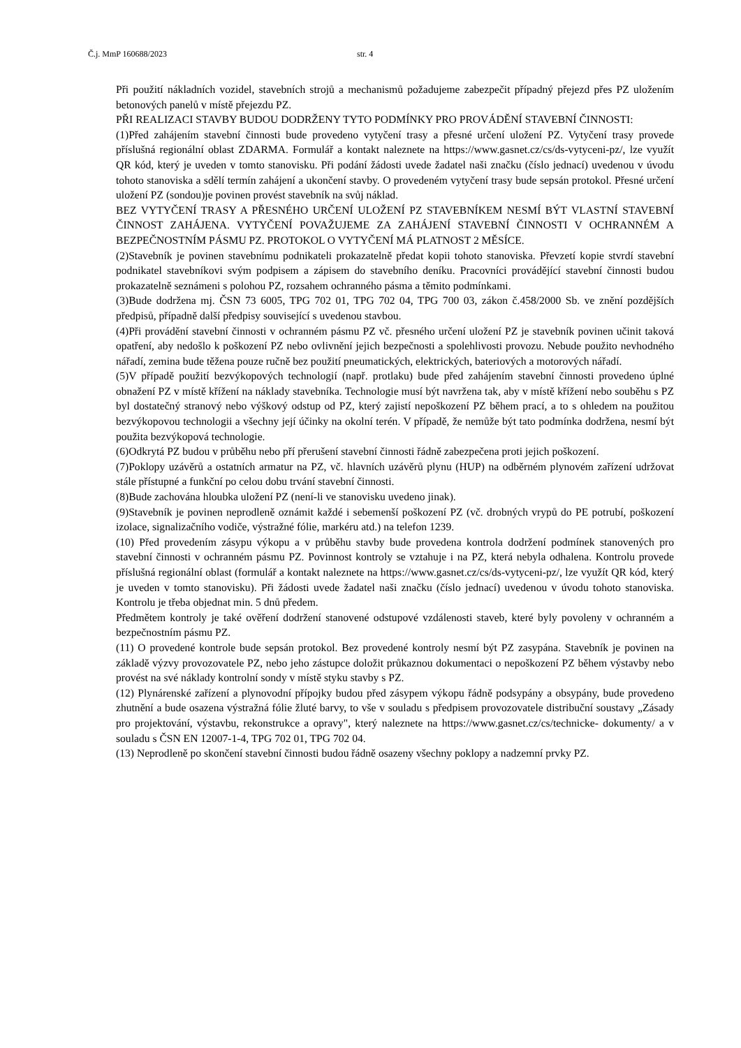Č.j. MmP 160688/2023 str. 4
Při použití nákladních vozidel, stavebních strojů a mechanismů požadujeme zabezpečit případný přejezd přes PZ uložením betonových panelů v místě přejezdu PZ.
PŘI REALIZACI STAVBY BUDOU DODRŽENY TYTO PODMÍNKY PRO PROVÁDĚNÍ STAVEBNÍ ČINNOSTI:
(1)Před zahájením stavební činnosti bude provedeno vytyčení trasy a přesné určení uložení PZ. Vytyčení trasy provede příslušná regionální oblast ZDARMA. Formulář a kontakt naleznete na https://www.gasnet.cz/cs/ds-vytyceni-pz/, lze využít QR kód, který je uveden v tomto stanovisku. Při podání žádosti uvede žadatel naši značku (číslo jednací) uvedenou v úvodu tohoto stanoviska a sdělí termín zahájení a ukončení stavby. O provedeném vytyčení trasy bude sepsán protokol. Přesné určení uložení PZ (sondou)je povinen provést stavebník na svůj náklad.
BEZ VYTYČENÍ TRASY A PŘESNÉHO URČENÍ ULOŽENÍ PZ STAVEBNÍKEM NESMÍ BÝT VLASTNÍ STAVEBNÍ ČINNOST ZAHÁJENA. VYTYČENÍ POVAŽUJEME ZA ZAHÁJENÍ STAVEBNÍ ČINNOSTI V OCHRANNÉM A BEZPEČNOSTNÍM PÁSMU PZ. PROTOKOL O VYTYČENÍ MÁ PLATNOST 2 MĚSÍCE.
(2)Stavebník je povinen stavebnímu podnikateli prokazatelně předat kopii tohoto stanoviska. Převzetí kopie stvrdí stavební podnikatel stavebníkovi svým podpisem a zápisem do stavebního deníku. Pracovníci provádějící stavební činnosti budou prokazatelně seznámeni s polohou PZ, rozsahem ochranného pásma a těmito podmínkami.
(3)Bude dodržena mj. ČSN 73 6005, TPG 702 01, TPG 702 04, TPG 700 03, zákon č.458/2000 Sb. ve znění pozdějších předpisů, případně další předpisy související s uvedenou stavbou.
(4)Při provádění stavební činnosti v ochranném pásmu PZ vč. přesného určení uložení PZ je stavebník povinen učinit taková opatření, aby nedošlo k poškození PZ nebo ovlivnění jejich bezpečnosti a spolehlivosti provozu. Nebude použito nevhodného nářadí, zemina bude těžena pouze ručně bez použití pneumatických, elektrických, bateriových a motorových nářadí.
(5)V případě použití bezvýkopových technologií (např. protlaku) bude před zahájením stavební činnosti provedeno úplné obnažení PZ v místě křížení na náklady stavebníka. Technologie musí být navržena tak, aby v místě křížení nebo souběhu s PZ byl dostatečný stranový nebo výškový odstup od PZ, který zajistí nepoškození PZ během prací, a to s ohledem na použitou bezvýkopovou technologii a všechny její účinky na okolní terén. V případě, že nemůže být tato podmínka dodržena, nesmí být použita bezvýkopová technologie.
(6)Odkrytá PZ budou v průběhu nebo pří přerušení stavební činnosti řádně zabezpečena proti jejich poškození.
(7)Poklopy uzávěrů a ostatních armatur na PZ, vč. hlavních uzávěrů plynu (HUP) na odběrném plynovém zařízení udržovat stále přístupné a funkční po celou dobu trvání stavební činnosti.
(8)Bude zachována hloubka uložení PZ (není-li ve stanovisku uvedeno jinak).
(9)Stavebník je povinen neprodleně oznámit každé i sebemenší poškození PZ (vč. drobných vrypů do PE potrubí, poškození izolace, signalizačního vodiče, výstražné fólie, markéru atd.) na telefon 1239.
(10) Před provedením zásypu výkopu a v průběhu stavby bude provedena kontrola dodržení podmínek stanovených pro stavební činnosti v ochranném pásmu PZ. Povinnost kontroly se vztahuje i na PZ, která nebyla odhalena. Kontrolu provede příslušná regionální oblast (formulář a kontakt naleznete na https://www.gasnet.cz/cs/ds-vytyceni-pz/, lze využít QR kód, který je uveden v tomto stanovisku). Při žádosti uvede žadatel naši značku (číslo jednací) uvedenou v úvodu tohoto stanoviska. Kontrolu je třeba objednat min. 5 dnů předem.
Předmětem kontroly je také ověření dodržení stanovené odstupové vzdálenosti staveb, které byly povoleny v ochranném a bezpečnostním pásmu PZ.
(11) O provedené kontrole bude sepsán protokol. Bez provedené kontroly nesmí být PZ zasypána. Stavebník je povinen na základě výzvy provozovatele PZ, nebo jeho zástupce doložit průkaznou dokumentaci o nepoškození PZ během výstavby nebo provést na své náklady kontrolní sondy v místě styku stavby s PZ.
(12) Plynárenské zařízení a plynovodní přípojky budou před zásypem výkopu řádně podsypány a obsypány, bude provedeno zhutnění a bude osazena výstražná fólie žluté barvy, to vše v souladu s předpisem provozovatele distribuční soustavy „Zásady pro projektování, výstavbu, rekonstrukce a opravy", který naleznete na https://www.gasnet.cz/cs/technicke- dokumenty/ a v souladu s ČSN EN 12007-1-4, TPG 702 01, TPG 702 04.
(13) Neprodleně po skončení stavební činnosti budou řádně osazeny všechny poklopy a nadzemní prvky PZ.